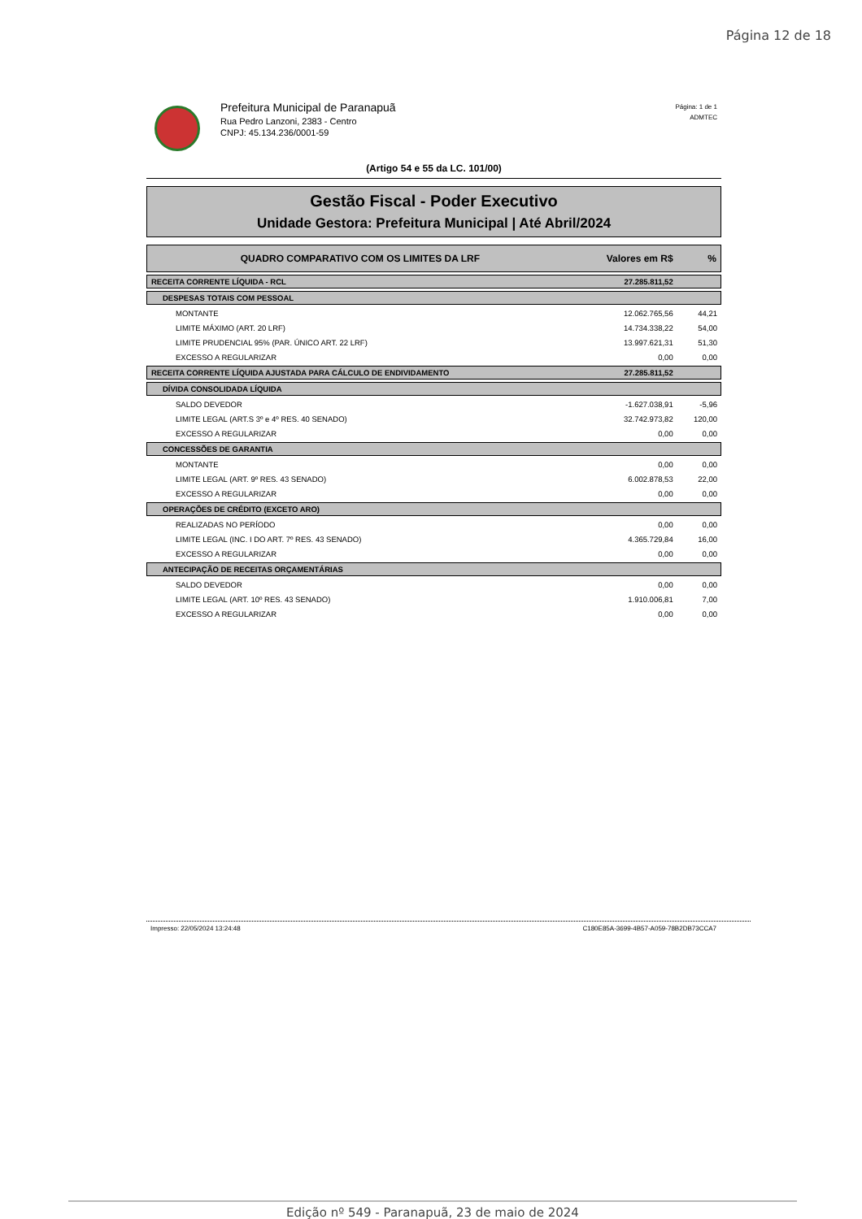Página 12 de 18
Prefeitura Municipal de Paranapuã
Rua Pedro Lanzoni, 2383 - Centro
CNPJ: 45.134.236/0001-59
Página: 1 de 1
ADMTEC
(Artigo 54 e 55 da LC. 101/00)
Gestão Fiscal - Poder Executivo
Unidade Gestora: Prefeitura Municipal | Até Abril/2024
| QUADRO COMPARATIVO COM OS LIMITES DA LRF | Valores em R$ | % |
| --- | --- | --- |
| RECEITA CORRENTE LÍQUIDA - RCL | 27.285.811,52 | |
| DESPESAS TOTAIS COM PESSOAL | | |
| MONTANTE | 12.062.765,56 | 44,21 |
| LIMITE MÁXIMO (ART. 20 LRF) | 14.734.338,22 | 54,00 |
| LIMITE PRUDENCIAL 95% (PAR. ÚNICO ART. 22 LRF) | 13.997.621,31 | 51,30 |
| EXCESSO A REGULARIZAR | 0,00 | 0,00 |
| RECEITA CORRENTE LÍQUIDA AJUSTADA PARA CÁLCULO DE ENDIVIDAMENTO | 27.285.811,52 | |
| DÍVIDA CONSOLIDADA LÍQUIDA | | |
| SALDO DEVEDOR | -1.627.038,91 | -5,96 |
| LIMITE LEGAL (ART.S 3º e 4º RES. 40 SENADO) | 32.742.973,82 | 120,00 |
| EXCESSO A REGULARIZAR | 0,00 | 0,00 |
| CONCESSÕES DE GARANTIA | | |
| MONTANTE | 0,00 | 0,00 |
| LIMITE LEGAL (ART. 9º RES. 43 SENADO) | 6.002.878,53 | 22,00 |
| EXCESSO A REGULARIZAR | 0,00 | 0,00 |
| OPERAÇÕES DE CRÉDITO (EXCETO ARO) | | |
| REALIZADAS NO PERÍODO | 0,00 | 0,00 |
| LIMITE LEGAL (INC. I DO ART. 7º RES. 43 SENADO) | 4.365.729,84 | 16,00 |
| EXCESSO A REGULARIZAR | 0,00 | 0,00 |
| ANTECIPAÇÃO DE RECEITAS ORÇAMENTÁRIAS | | |
| SALDO DEVEDOR | 0,00 | 0,00 |
| LIMITE LEGAL (ART. 10º RES. 43 SENADO) | 1.910.006,81 | 7,00 |
| EXCESSO A REGULARIZAR | 0,00 | 0,00 |
Impresso: 22/05/2024 13:24:48 C180E85A-3699-4B57-A059-78B2DB73CCA7
Edição nº 549 - Paranapuã, 23 de maio de 2024